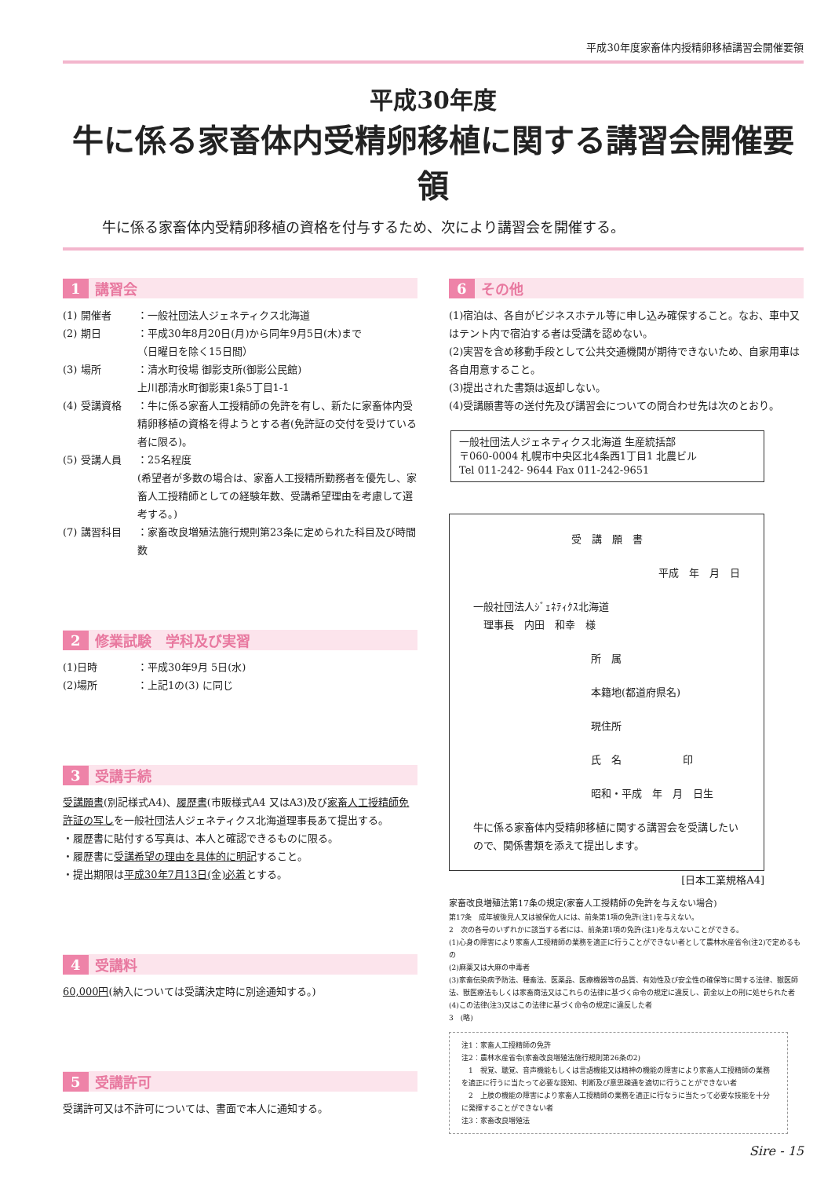平成30年度家畜体内授精卵移植講習会開催要領
平成30年度
牛に係る家畜体内受精卵移植に関する講習会開催要領
牛に係る家畜体内受精卵移植の資格を付与するため、次により講習会を開催する。
1 講習会
(1) 開催者 ：一般社団法人ジェネティクス北海道
(2) 期日 ：平成30年8月20日(月)から同年9月5日(木)まで
（日曜日を除く15日間）
(3) 場所 ：清水町役場 御影支所(御影公民館)
上川郡清水町御影東1条5丁目1-1
(4) 受講資格 ：牛に係る家畜人工授精師の免許を有し、新たに家畜体内受精卵移植の資格を得ようとする者(免許証の交付を受けている者に限る)。
(5) 受講人員 ：25名程度
(希望者が多数の場合は、家畜人工授精所勤務者を優先し、家畜人工授精師としての経験年数、受講希望理由を考慮して選考する。)
(7) 講習科目 ：家畜改良増殖法施行規則第23条に定められた科目及び時間数
2 修業試験　学科及び実習
(1)日時 ：平成30年9月 5日(水)
(2)場所 ：上記1の(3) に同じ
3 受講手続
受講願書(別記様式A4)、履歴書(市販様式A4 又はA3)及び家畜人工授精師免許証の写しを一般社団法人ジェネティクス北海道理事長あて提出する。
・履歴書に貼付する写真は、本人と確認できるものに限る。
・履歴書に受講希望の理由を具体的に明記すること。
・提出期限は平成30年7月13日(金)必着とする。
4 受講料
60,000円(納入については受講決定時に別途通知する。)
5 受講許可
受講許可又は不許可については、書面で本人に通知する。
6 その他
(1)宿泊は、各自がビジネスホテル等に申し込み確保すること。なお、車中又はテント内で宿泊する者は受講を認めない。
(2)実習を含め移動手段として公共交通機関が期待できないため、自家用車は各自用意すること。
(3)提出された書類は返却しない。
(4)受講願書等の送付先及び講習会についての問合わせ先は次のとおり。
一般社団法人ジェネティクス北海道 生産統括部
〒060-0004 札幌市中央区北4条西1丁目1 北農ビル
Tel 011-242- 9644 Fax 011-242-9651
受　講　願　書
平成　年　月　日
一般社団法人ｼﾞｪﾈﾃｨｸｽ北海道
　理事長　内田　和幸　様
所　属
本籍地(都道府県名)
現住所
氏　名　　　　　　印
昭和・平成　年　月　日生
牛に係る家畜体内受精卵移植に関する講習会を受講したいので、関係書類を添えて提出します。
[日本工業規格A4]
家畜改良増殖法第17条の規定(家畜人工授精師の免許を与えない場合)
第17条　成年被後見人又は被保佐人には、前条第1項の免許(注1)を与えない。
2　次の各号のいずれかに該当する者には、前条第1項の免許(注1)を与えないことができる。
(1)心身の障害により家畜人工授精師の業務を適正に行うことができない者として農林水産省令(注2)で定めるもの
(2)麻薬又は大麻の中毒者
(3)家畜伝染病予防法、種畜法、医薬品、医療機器等の品質、有効性及び安全性の確保等に関する法律、獣医師法、獣医療法もしくは家畜商法又はこれらの法律に基づく命令の規定に違反し、罰金以上の刑に処せられた者
(4)この法律(注3)又はこの法律に基づく命令の規定に違反した者
3　(略)
注1：家畜人工授精師の免許
注2：農林水産省令(家畜改良増殖法施行規則第26条の2)
　1　視覚、聴覚、音声機能もしくは言語機能又は精神の機能の障害により家畜人工授精師の業務を適正に行うに当たって必要な認知、判断及び意思疎通を適切に行うことができない者
　2　上肢の機能の障害により家畜人工授精師の業務を適正に行なうに当たって必要な技能を十分に発揮することができない者
注3：家畜改良増殖法
Sire - 15